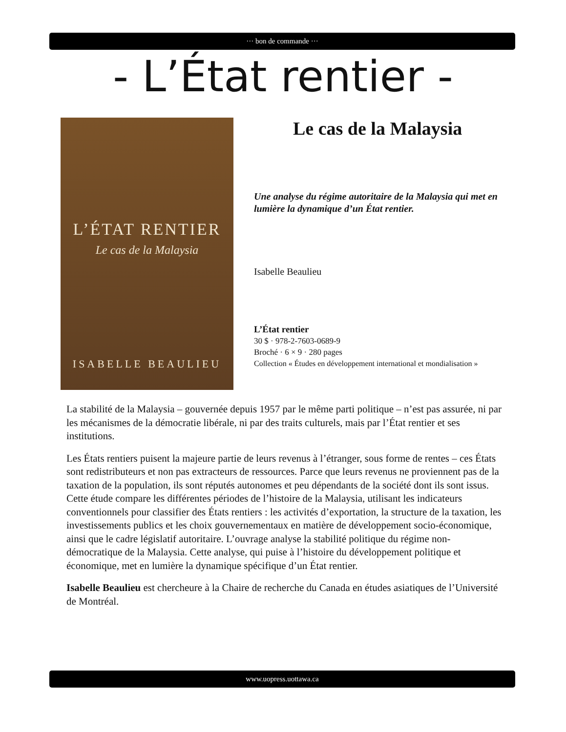··· bon de commande ···
- L’État rentier -
L’ÉTAT RENTIER
Le cas de la Malaysia
ISABELLE BEAULIEU
Le cas de la Malaysia
Une analyse du régime autoritaire de la Malaysia qui met en lumière la dynamique d’un État rentier.
Isabelle Beaulieu
L’État rentier
30 $ · 978-2-7603-0689-9
Broché · 6 × 9 · 280 pages
Collection « Études en développement international et mondialisation »
La stabilité de la Malaysia – gouvernée depuis 1957 par le même parti politique – n’est pas assurée, ni par les mécanismes de la démocratie libérale, ni par des traits culturels, mais par l’État rentier et ses institutions.
Les États rentiers puisent la majeure partie de leurs revenus à l’étranger, sous forme de rentes – ces États sont redistributeurs et non pas extracteurs de ressources. Parce que leurs revenus ne proviennent pas de la taxation de la population, ils sont réputés autonomes et peu dépendants de la société dont ils sont issus. Cette étude compare les différentes périodes de l’histoire de la Malaysia, utilisant les indicateurs conventionnels pour classifier des États rentiers : les activités d’exportation, la structure de la taxation, les investissements publics et les choix gouvernementaux en matière de développement socio-économique, ainsi que le cadre législatif autoritaire. L’ouvrage analyse la stabilité politique du régime non-démocratique de la Malaysia. Cette analyse, qui puise à l’histoire du développement politique et économique, met en lumière la dynamique spécifique d’un État rentier.
Isabelle Beaulieu est chercheure à la Chaire de recherche du Canada en études asiatiques de l’Université de Montréal.
www.uopress.uottawa.ca